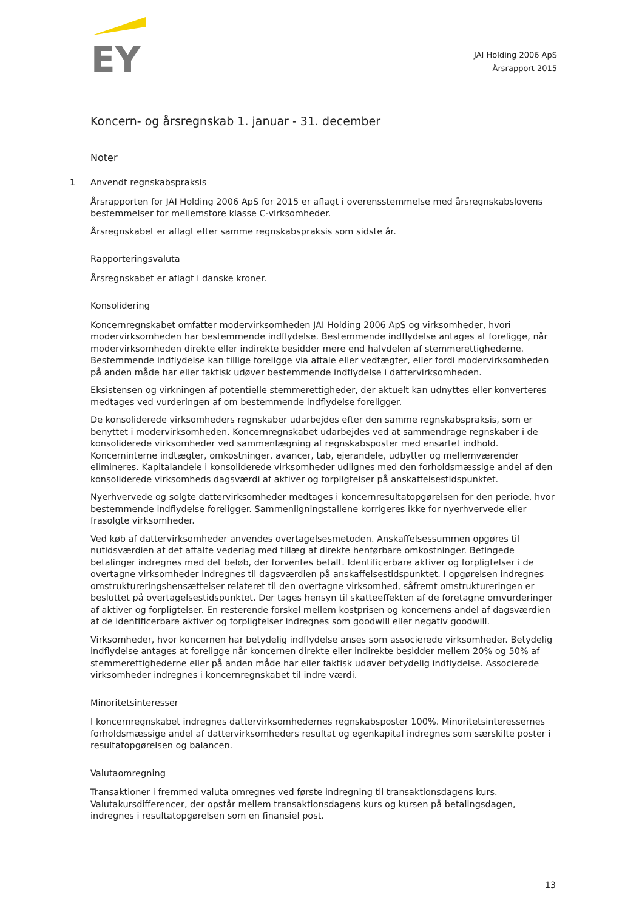EY
JAI Holding 2006 ApS
Årsrapport 2015
Koncern- og årsregnskab 1. januar - 31. december
Noter
1 Anvendt regnskabspraksis
Årsrapporten for JAI Holding 2006 ApS for 2015 er aflagt i overensstemmelse med årsregnskabslovens bestemmelser for mellemstore klasse C-virksomheder.
Årsregnskabet er aflagt efter samme regnskabspraksis som sidste år.
Rapporteringsvaluta
Årsregnskabet er aflagt i danske kroner.
Konsolidering
Koncernregnskabet omfatter modervirksomheden JAI Holding 2006 ApS og virksomheder, hvori modervirksomheden har bestemmende indflydelse. Bestemmende indflydelse antages at foreligge, når modervirksomheden direkte eller indirekte besidder mere end halvdelen af stemmerettighederne. Bestemmende indflydelse kan tillige foreligge via aftale eller vedtægter, eller fordi modervirksomheden på anden måde har eller faktisk udøver bestemmende indflydelse i dattervirksomheden.
Eksistensen og virkningen af potentielle stemmerettigheder, der aktuelt kan udnyttes eller konverteres medtages ved vurderingen af om bestemmende indflydelse foreligger.
De konsoliderede virksomheders regnskaber udarbejdes efter den samme regnskabspraksis, som er benyttet i modervirksomheden. Koncernregnskabet udarbejdes ved at sammendrage regnskaber i de konsoliderede virksomheder ved sammenlægning af regnskabsposter med ensartet indhold. Koncerninterne indtægter, omkostninger, avancer, tab, ejerandele, udbytter og mellemværender elimineres. Kapitalandele i konsoliderede virksomheder udlignes med den forholdsmæssige andel af den konsoliderede virksomheds dagsværdi af aktiver og forpligtelser på anskaffelsestidspunktet.
Nyerhvervede og solgte dattervirksomheder medtages i koncernresultatopgørelsen for den periode, hvor bestemmende indflydelse foreligger. Sammenligningstallene korrigeres ikke for nyerhvervede eller frasolgte virksomheder.
Ved køb af dattervirksomheder anvendes overtagelsesmetoden. Anskaffelsessummen opgøres til nutidsværdien af det aftalte vederlag med tillæg af direkte henførbare omkostninger. Betingede betalinger indregnes med det beløb, der forventes betalt. Identificerbare aktiver og forpligtelser i de overtagne virksomheder indregnes til dagsværdien på anskaffelsestidspunktet. I opgørelsen indregnes omstruktureringshensættelser relateret til den overtagne virksomhed, såfremt omstruktureringen er besluttet på overtagelsestidspunktet. Der tages hensyn til skatteeffekten af de foretagne omvurderinger af aktiver og forpligtelser. En resterende forskel mellem kostprisen og koncernens andel af dagsværdien af de identificerbare aktiver og forpligtelser indregnes som goodwill eller negativ goodwill.
Virksomheder, hvor koncernen har betydelig indflydelse anses som associerede virksomheder. Betydelig indflydelse antages at foreligge når koncernen direkte eller indirekte besidder mellem 20% og 50% af stemmerettighederne eller på anden måde har eller faktisk udøver betydelig indflydelse. Associerede virksomheder indregnes i koncernregnskabet til indre værdi.
Minoritetsinteresser
I koncernregnskabet indregnes dattervirksomhedernes regnskabsposter 100%. Minoritetsinteressernes forholdsmæssige andel af dattervirksomheders resultat og egenkapital indregnes som særskilte poster i resultatopgørelsen og balancen.
Valutaomregning
Transaktioner i fremmed valuta omregnes ved første indregning til transaktionsdagens kurs. Valutakursdifferencer, der opstår mellem transaktionsdagens kurs og kursen på betalingsdagen, indregnes i resultatopgørelsen som en finansiel post.
13